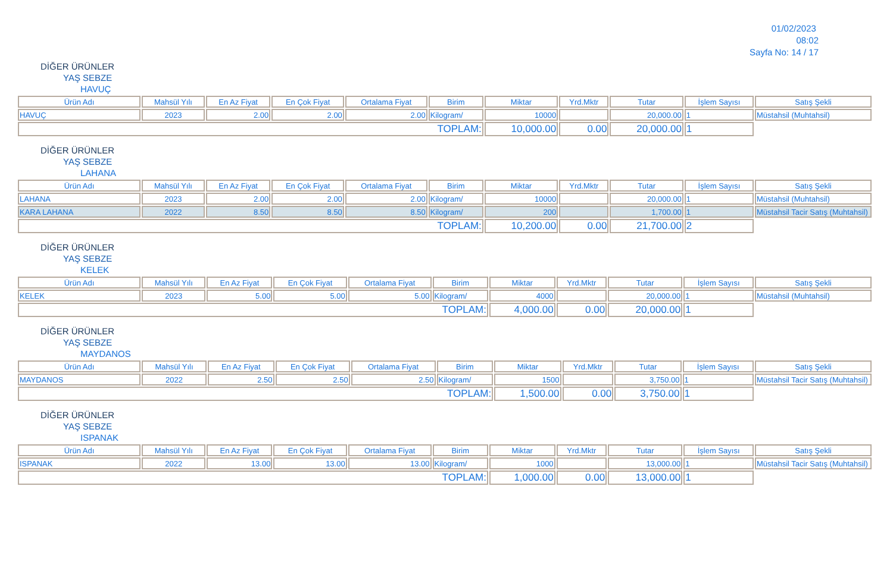01/02/2023 08:02
Sayfa No: 14 / 17
DİĞER ÜRÜNLER
YAŞ SEBZE
HAVUÇ
| Ürün Adı | Mahsül Yılı | En Az Fiyat | En Çok Fiyat | Ortalama Fiyat | Birim | Miktar | Yrd.Mktr | Tutar | İşlem Sayısı | Satış Şekli |
| --- | --- | --- | --- | --- | --- | --- | --- | --- | --- | --- |
| HAVUÇ | 2023 | 2.00 | 2.00 | 2.00 | Kilogram/ | 10000 | | 20,000.00 | 1 | Müstahsil (Muhtahsil) |
| TOPLAM: | | | | | | 10,000.00 | 0.00 | 20,000.00 | 1 | |
DİĞER ÜRÜNLER
YAŞ SEBZE
LAHANA
| Ürün Adı | Mahsül Yılı | En Az Fiyat | En Çok Fiyat | Ortalama Fiyat | Birim | Miktar | Yrd.Mktr | Tutar | İşlem Sayısı | Satış Şekli |
| --- | --- | --- | --- | --- | --- | --- | --- | --- | --- | --- |
| LAHANA | 2023 | 2.00 | 2.00 | 2.00 | Kilogram/ | 10000 | | 20,000.00 | 1 | Müstahsil (Muhtahsil) |
| KARA LAHANA | 2022 | 8.50 | 8.50 | 8.50 | Kilogram/ | 200 | | 1,700.00 | 1 | Müstahsil Tacir Satış (Muhtahsil) |
| TOPLAM: | | | | | | 10,200.00 | 0.00 | 21,700.00 | 2 | |
DİĞER ÜRÜNLER
YAŞ SEBZE
KELEK
| Ürün Adı | Mahsül Yılı | En Az Fiyat | En Çok Fiyat | Ortalama Fiyat | Birim | Miktar | Yrd.Mktr | Tutar | İşlem Sayısı | Satış Şekli |
| --- | --- | --- | --- | --- | --- | --- | --- | --- | --- | --- |
| KELEK | 2023 | 5.00 | 5.00 | 5.00 | Kilogram/ | 4000 | | 20,000.00 | 1 | Müstahsil (Muhtahsil) |
| TOPLAM: | | | | | | 4,000.00 | 0.00 | 20,000.00 | 1 | |
DİĞER ÜRÜNLER
YAŞ SEBZE
MAYDANOS
| Ürün Adı | Mahsül Yılı | En Az Fiyat | En Çok Fiyat | Ortalama Fiyat | Birim | Miktar | Yrd.Mktr | Tutar | İşlem Sayısı | Satış Şekli |
| --- | --- | --- | --- | --- | --- | --- | --- | --- | --- | --- |
| MAYDANOS | 2022 | 2.50 | 2.50 | 2.50 | Kilogram/ | 1500 | | 3,750.00 | 1 | Müstahsil Tacir Satış (Muhtahsil) |
| TOPLAM: | | | | | | 1,500.00 | 0.00 | 3,750.00 | 1 | |
DİĞER ÜRÜNLER
YAŞ SEBZE
ISPANAK
| Ürün Adı | Mahsül Yılı | En Az Fiyat | En Çok Fiyat | Ortalama Fiyat | Birim | Miktar | Yrd.Mktr | Tutar | İşlem Sayısı | Satış Şekli |
| --- | --- | --- | --- | --- | --- | --- | --- | --- | --- | --- |
| ISPANAK | 2022 | 13.00 | 13.00 | 13.00 | Kilogram/ | 1000 | | 13,000.00 | 1 | Müstahsil Tacir Satış (Muhtahsil) |
| TOPLAM: | | | | | | 1,000.00 | 0.00 | 13,000.00 | 1 | |